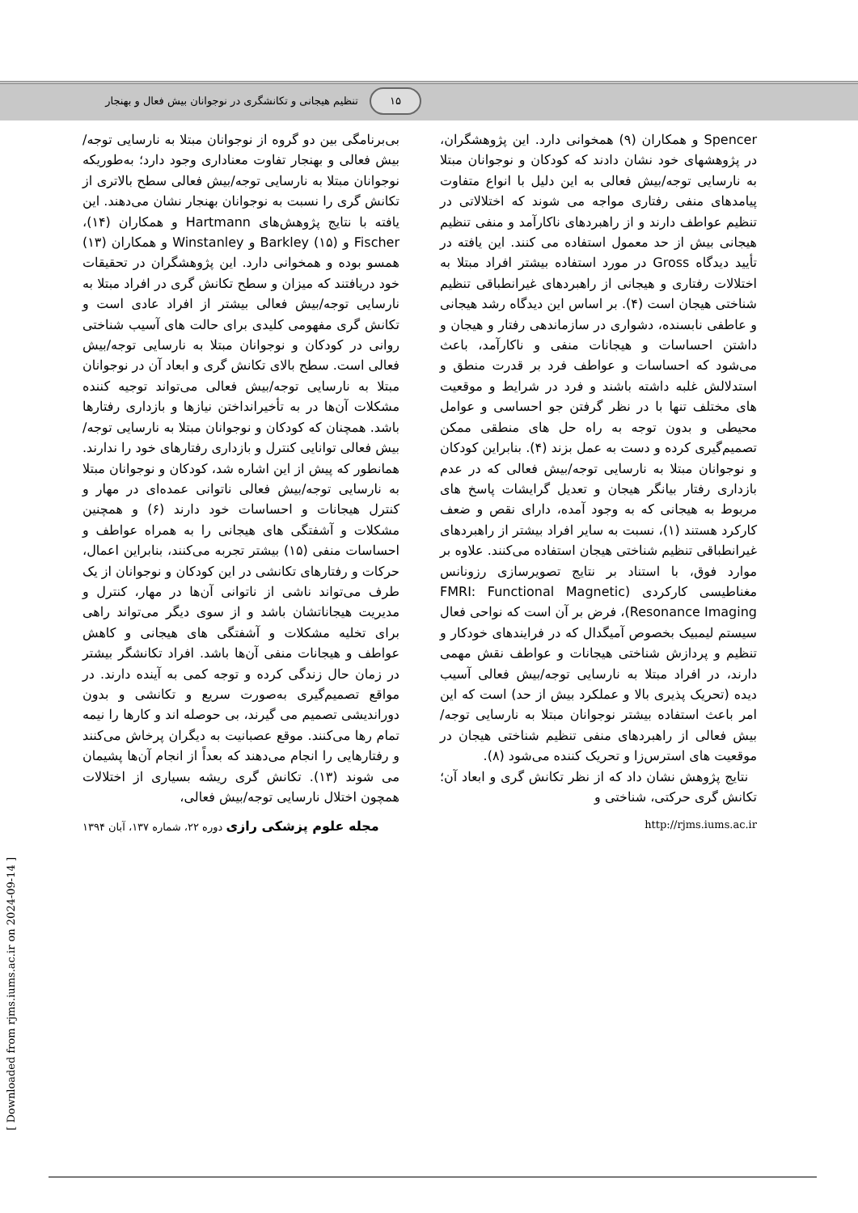۱۵ تنظیم هیجانی و تکانشگری در نوجوانان بیش فعال و بهنجار
Spencer و همکاران (۹) همخوانی دارد. این پژوهشگران، در پژوهشهای خود نشان دادند که کودکان و نوجوانان مبتلا به نارسایی توجه/بیش فعالی به این دلیل با انواع متفاوت پیامدهای منفی رفتاری مواجه می شوند که اختلالاتی در تنظیم عواطف دارند و از راهبردهای ناکارآمد و منفی تنظیم هیجانی بیش از حد معمول استفاده می کنند. این یافته در تأیید دیدگاه Gross در مورد استفاده بیشتر افراد مبتلا به اختلالات رفتاری و هیجانی از راهبردهای غیرانطباقی تنظیم شناختی هیجان است (۴). بر اساس این دیدگاه رشد هیجانی و عاطفی نابسنده، دشواری در سازماندهی رفتار و هیجان و داشتن احساسات و هیجانات منفی و ناکارآمد، باعث می‌شود که احساسات و عواطف فرد بر قدرت منطق و استدلالش غلبه داشته باشند و فرد در شرایط و موقعیت های مختلف تنها با در نظر گرفتن جو احساسی و عوامل محیطی و بدون توجه به راه حل های منطقی ممکن تصمیم‌گیری کرده و دست به عمل بزند (۴). بنابراین کودکان و نوجوانان مبتلا به نارسایی توجه/بیش فعالی که در عدم بازداری رفتار بیانگر هیجان و تعدیل گرایشات پاسخ های مربوط به هیجانی که به وجود آمده، دارای نقص و ضعف کارکرد هستند (۱)، نسبت به سایر افراد بیشتر از راهبردهای غیرانطباقی تنظیم شناختی هیجان استفاده می‌کنند. علاوه بر موارد فوق، با استناد بر نتایج تصویرسازی رزونانس مغناطیسی کارکردی (FMRI: Functional Magnetic Resonance Imaging)، فرض بر آن است که نواحی فعال سیستم لیمبیک بخصوص آمیگدال که در فرایندهای خودکار و تنظیم و پردازش شناختی هیجانات و عواطف نقش مهمی دارند، در افراد مبتلا به نارسایی توجه/بیش فعالی آسیب دیده (تحریک پذیری بالا و عملکرد بیش از حد) است که این امر باعث استفاده بیشتر نوجوانان مبتلا به نارسایی توجه/بیش فعالی از راهبردهای منفی تنظیم شناختی هیجان در موقعیت های استرس‌زا و تحریک کننده می‌شود (۸).
نتایج پژوهش نشان داد که از نظر تکانش گری و ابعاد آن؛ تکانش گری حرکتی، شناختی و
بی‌برنامگی بین دو گروه از نوجوانان مبتلا به نارسایی توجه/بیش فعالی و بهنجار تفاوت معناداری وجود دارد؛ به‌طوریکه نوجوانان مبتلا به نارسایی توجه/بیش فعالی سطح بالاتری از تکانش گری را نسبت به نوجوانان بهنجار نشان می‌دهند. این یافته با نتایج پژوهش‌های Hartmann و همکاران (۱۴)، Fischer و Barkley (۱۵) و Winstanley و همکاران (۱۳) همسو بوده و همخوانی دارد. این پژوهشگران در تحقیقات خود دریافتند که میزان و سطح تکانش گری در افراد مبتلا به نارسایی توجه/بیش فعالی بیشتر از افراد عادی است و تکانش گری مفهومی کلیدی برای حالت های آسیب شناختی روانی در کودکان و نوجوانان مبتلا به نارسایی توجه/بیش فعالی است. سطح بالای تکانش گری و ابعاد آن در نوجوانان مبتلا به نارسایی توجه/بیش فعالی می‌تواند توجیه کننده مشکلات آن‌ها در به تأخیرانداختن نیازها و بازداری رفتارها باشد. همچنان که کودکان و نوجوانان مبتلا به نارسایی توجه/بیش فعالی توانایی کنترل و بازداری رفتارهای خود را ندارند. همانطور که پیش از این اشاره شد، کودکان و نوجوانان مبتلا به نارسایی توجه/بیش فعالی ناتوانی عمده‌ای در مهار و کنترل هیجانات و احساسات خود دارند (۶) و همچنین مشکلات و آشفتگی های هیجانی را به همراه عواطف و احساسات منفی (۱۵) بیشتر تجربه می‌کنند، بنابراین اعمال، حرکات و رفتارهای تکانشی در این کودکان و نوجوانان از یک طرف می‌تواند ناشی از ناتوانی آن‌ها در مهار، کنترل و مدیریت هیجاناتشان باشد و از سوی دیگر می‌تواند راهی برای تخلیه مشکلات و آشفتگی های هیجانی و کاهش عواطف و هیجانات منفی آن‌ها باشد. افراد تکانشگر بیشتر در زمان حال زندگی کرده و توجه کمی به آینده دارند. در مواقع تصمیم‌گیری به‌صورت سریع و تکانشی و بدون دوراندیشی تصمیم می گیرند، بی حوصله اند و کارها را نیمه تمام رها می‌کنند. موقع عصبانیت به دیگران پرخاش می‌کنند و رفتارهایی را انجام می‌دهند که بعداً از انجام آن‌ها پشیمان می شوند (۱۳). تکانش گری ریشه بسیاری از اختلالات همچون اختلال نارسایی توجه/بیش فعالی،
http://rjms.iums.ac.ir مجله علوم پزشکی رازی دوره ۲۲، شماره ۱۳۷، آبان ۱۳۹۴
[ Downloaded from rjms.iums.ac.ir on 2024-09-14 ]